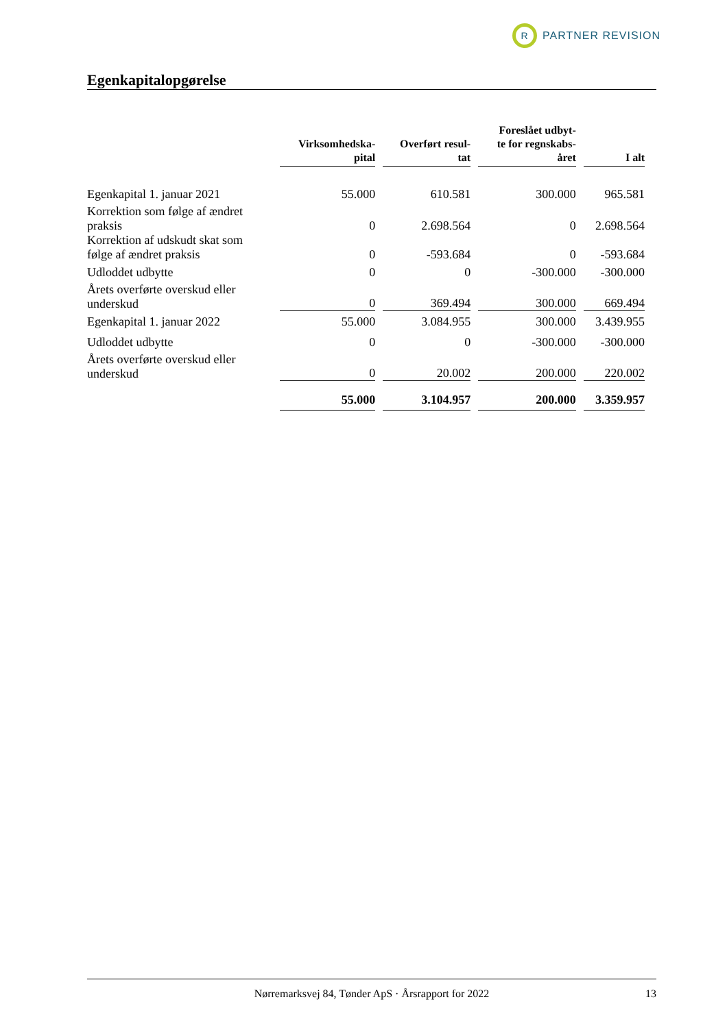R
PARTNER REVISION
Egenkapitalopgørelse
| | Virksomhedska- pital | Overført resul- tat | Foreslået udbyt- te for regnskabs- året | I alt |
| --- | --- | --- | --- | --- |
| Egenkapital 1. januar 2021 | 55.000 | 610.581 | 300.000 | 965.581 |
| Korrektion som følge af ændret praksis | 0 | 2.698.564 | 0 | 2.698.564 |
| Korrektion af udskudt skat som følge af ændret praksis | 0 | -593.684 | 0 | -593.684 |
| Udloddet udbytte | 0 | 0 | -300.000 | -300.000 |
| Årets overførte overskud eller underskud | 0 | 369.494 | 300.000 | 669.494 |
| Egenkapital 1. januar 2022 | 55.000 | 3.084.955 | 300.000 | 3.439.955 |
| Udloddet udbytte | 0 | 0 | -300.000 | -300.000 |
| Årets overførte overskud eller underskud | 0 | 20.002 | 200.000 | 220.002 |
| | 55.000 | 3.104.957 | 200.000 | 3.359.957 |
Nørremarksvej 84, Tønder ApS · Årsrapport for 2022 13